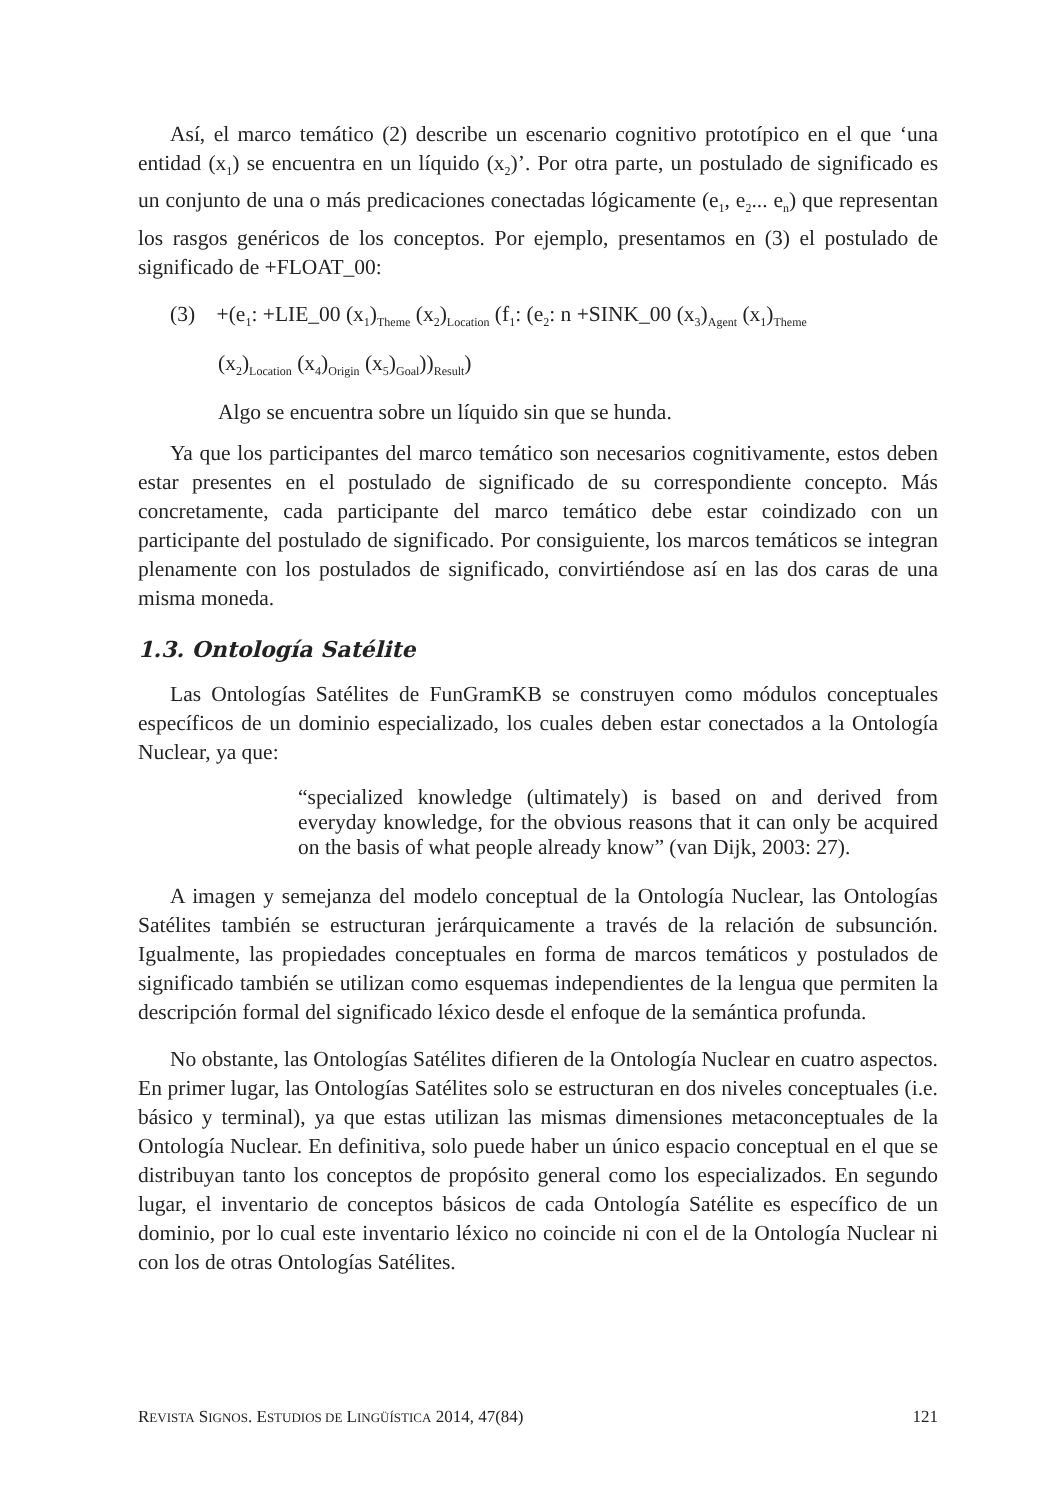Así, el marco temático (2) describe un escenario cognitivo prototípico en el que ‘una entidad (x<sub>1</sub>) se encuentra en un líquido (x<sub>2</sub>)’. Por otra parte, un postulado de significado es un conjunto de una o más predicaciones conectadas lógicamente (e<sub>1</sub>, e<sub>2</sub>... e<sub>n</sub>) que representan los rasgos genéricos de los conceptos. Por ejemplo, presentamos en (3) el postulado de significado de +FLOAT_00:
(3) +(e<sub>1</sub>: +LIE_00 (x<sub>1</sub>)<sub>Theme</sub> (x<sub>2</sub>)<sub>Location</sub> (f<sub>1</sub>: (e<sub>2</sub>: n +SINK_00 (x<sub>3</sub>)<sub>Agent</sub> (x<sub>1</sub>)<sub>Theme</sub>
(x<sub>2</sub>)<sub>Location</sub> (x<sub>4</sub>)<sub>Origin</sub> (x<sub>5</sub>)<sub>Goal</sub>))<sub>Result</sub>)
Algo se encuentra sobre un líquido sin que se hunda.
Ya que los participantes del marco temático son necesarios cognitivamente, estos deben estar presentes en el postulado de significado de su correspondiente concepto. Más concretamente, cada participante del marco temático debe estar coindizado con un participante del postulado de significado. Por consiguiente, los marcos temáticos se integran plenamente con los postulados de significado, convirtiéndose así en las dos caras de una misma moneda.
1.3. Ontología Satélite
Las Ontologías Satélites de FunGramKB se construyen como módulos conceptuales específicos de un dominio especializado, los cuales deben estar conectados a la Ontología Nuclear, ya que:
“specialized knowledge (ultimately) is based on and derived from everyday knowledge, for the obvious reasons that it can only be acquired on the basis of what people already know” (van Dijk, 2003: 27).
A imagen y semejanza del modelo conceptual de la Ontología Nuclear, las Ontologías Satélites también se estructuran jerárquicamente a través de la relación de subsunción. Igualmente, las propiedades conceptuales en forma de marcos temáticos y postulados de significado también se utilizan como esquemas independientes de la lengua que permiten la descripción formal del significado léxico desde el enfoque de la semántica profunda.
No obstante, las Ontologías Satélites difieren de la Ontología Nuclear en cuatro aspectos. En primer lugar, las Ontologías Satélites solo se estructuran en dos niveles conceptuales (i.e. básico y terminal), ya que estas utilizan las mismas dimensiones metaconceptuales de la Ontología Nuclear. En definitiva, solo puede haber un único espacio conceptual en el que se distribuyan tanto los conceptos de propósito general como los especializados. En segundo lugar, el inventario de conceptos básicos de cada Ontología Satélite es específico de un dominio, por lo cual este inventario léxico no coincide ni con el de la Ontología Nuclear ni con los de otras Ontologías Satélites.
REVISTA SIGNOS. ESTUDIOS DE LINGÜÍSTICA 2014, 47(84) 121